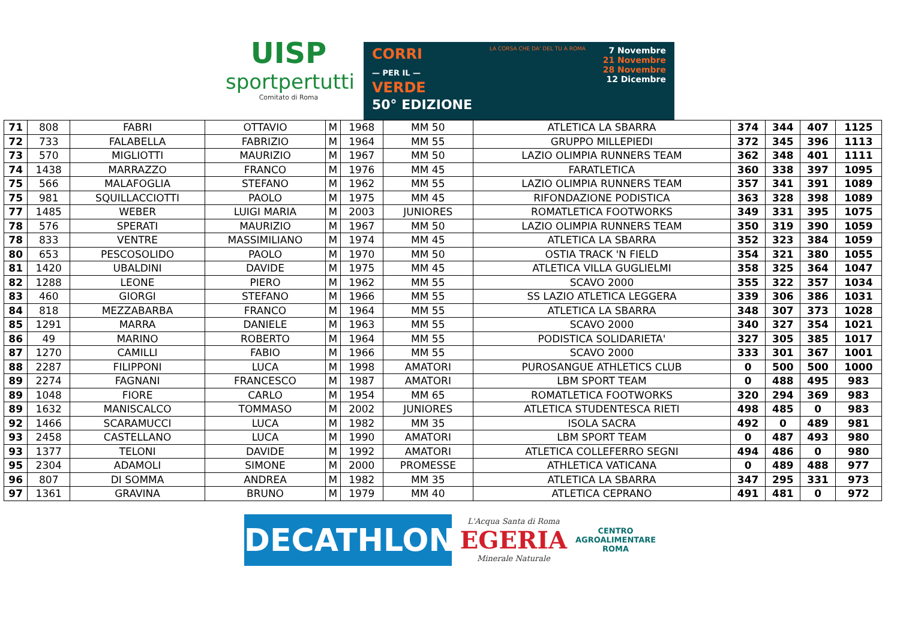UISP
sportpertutti
Comitato di Roma
CORRI
— PER IL —
VERDE
50° EDIZIONE
LA CORSA CHE DA' DEL TU A ROMA
7 Novembre
21 Novembre
28 Novembre
12 Dicembre
| 71 | 808 | FABRI | OTTAVIO | M | 1968 | MM 50 | ATLETICA LA SBARRA | 374 | 344 | 407 | 1125 |
| 72 | 733 | FALABELLA | FABRIZIO | M | 1964 | MM 55 | GRUPPO MILLEPIEDI | 372 | 345 | 396 | 1113 |
| 73 | 570 | MIGLIOTTI | MAURIZIO | M | 1967 | MM 50 | LAZIO OLIMPIA RUNNERS TEAM | 362 | 348 | 401 | 1111 |
| 74 | 1438 | MARRAZZO | FRANCO | M | 1976 | MM 45 | FARATLETICA | 360 | 338 | 397 | 1095 |
| 75 | 566 | MALAFOGLIA | STEFANO | M | 1962 | MM 55 | LAZIO OLIMPIA RUNNERS TEAM | 357 | 341 | 391 | 1089 |
| 75 | 981 | SQUILLACCIOTTI | PAOLO | M | 1975 | MM 45 | RIFONDAZIONE PODISTICA | 363 | 328 | 398 | 1089 |
| 77 | 1485 | WEBER | LUIGI MARIA | M | 2003 | JUNIORES | ROMATLETICA FOOTWORKS | 349 | 331 | 395 | 1075 |
| 78 | 576 | SPERATI | MAURIZIO | M | 1967 | MM 50 | LAZIO OLIMPIA RUNNERS TEAM | 350 | 319 | 390 | 1059 |
| 78 | 833 | VENTRE | MASSIMILIANO | M | 1974 | MM 45 | ATLETICA LA SBARRA | 352 | 323 | 384 | 1059 |
| 80 | 653 | PESCOSOLIDO | PAOLO | M | 1970 | MM 50 | OSTIA TRACK 'N FIELD | 354 | 321 | 380 | 1055 |
| 81 | 1420 | UBALDINI | DAVIDE | M | 1975 | MM 45 | ATLETICA VILLA GUGLIELMI | 358 | 325 | 364 | 1047 |
| 82 | 1288 | LEONE | PIERO | M | 1962 | MM 55 | SCAVO 2000 | 355 | 322 | 357 | 1034 |
| 83 | 460 | GIORGI | STEFANO | M | 1966 | MM 55 | SS LAZIO ATLETICA LEGGERA | 339 | 306 | 386 | 1031 |
| 84 | 818 | MEZZABARBA | FRANCO | M | 1964 | MM 55 | ATLETICA LA SBARRA | 348 | 307 | 373 | 1028 |
| 85 | 1291 | MARRA | DANIELE | M | 1963 | MM 55 | SCAVO 2000 | 340 | 327 | 354 | 1021 |
| 86 | 49 | MARINO | ROBERTO | M | 1964 | MM 55 | PODISTICA SOLIDARIETA' | 327 | 305 | 385 | 1017 |
| 87 | 1270 | CAMILLI | FABIO | M | 1966 | MM 55 | SCAVO 2000 | 333 | 301 | 367 | 1001 |
| 88 | 2287 | FILIPPONI | LUCA | M | 1998 | AMATORI | PUROSANGUE ATHLETICS CLUB | 0 | 500 | 500 | 1000 |
| 89 | 2274 | FAGNANI | FRANCESCO | M | 1987 | AMATORI | LBM SPORT TEAM | 0 | 488 | 495 | 983 |
| 89 | 1048 | FIORE | CARLO | M | 1954 | MM 65 | ROMATLETICA FOOTWORKS | 320 | 294 | 369 | 983 |
| 89 | 1632 | MANISCALCO | TOMMASO | M | 2002 | JUNIORES | ATLETICA STUDENTESCA RIETI | 498 | 485 | 0 | 983 |
| 92 | 1466 | SCARAMUCCI | LUCA | M | 1982 | MM 35 | ISOLA SACRA | 492 | 0 | 489 | 981 |
| 93 | 2458 | CASTELLANO | LUCA | M | 1990 | AMATORI | LBM SPORT TEAM | 0 | 487 | 493 | 980 |
| 93 | 1377 | TELONI | DAVIDE | M | 1992 | AMATORI | ATLETICA COLLEFERRO SEGNI | 494 | 486 | 0 | 980 |
| 95 | 2304 | ADAMOLI | SIMONE | M | 2000 | PROMESSE | ATHLETICA VATICANA | 0 | 489 | 488 | 977 |
| 96 | 807 | DI SOMMA | ANDREA | M | 1982 | MM 35 | ATLETICA LA SBARRA | 347 | 295 | 331 | 973 |
| 97 | 1361 | GRAVINA | BRUNO | M | 1979 | MM 40 | ATLETICA CEPRANO | 491 | 481 | 0 | 972 |
DECATHLON
L'Acqua Santa di Roma
EGERIA
Minerale Naturale
CENTRO
AGROALIMENTARE
ROMA